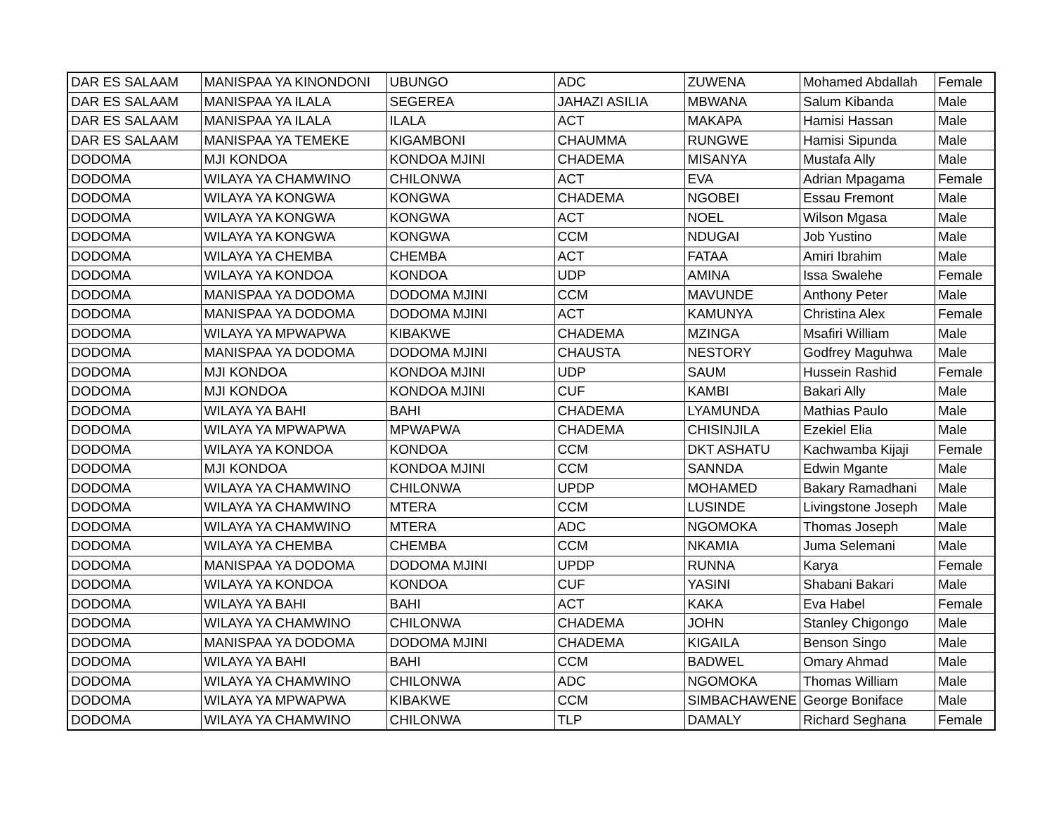| DAR ES SALAAM | MANISPAA YA KINONDONI | UBUNGO | ADC | ZUWENA | Mohamed Abdallah | Female |
| DAR ES SALAAM | MANISPAA YA ILALA | SEGEREA | JAHAZI ASILIA | MBWANA | Salum Kibanda | Male |
| DAR ES SALAAM | MANISPAA YA ILALA | ILALA | ACT | MAKAPA | Hamisi Hassan | Male |
| DAR ES SALAAM | MANISPAA YA TEMEKE | KIGAMBONI | CHAUMMA | RUNGWE | Hamisi Sipunda | Male |
| DODOMA | MJI KONDOA | KONDOA MJINI | CHADEMA | MISANYA | Mustafa Ally | Male |
| DODOMA | WILAYA YA CHAMWINO | CHILONWA | ACT | EVA | Adrian Mpagama | Female |
| DODOMA | WILAYA YA KONGWA | KONGWA | CHADEMA | NGOBEI | Essau Fremont | Male |
| DODOMA | WILAYA YA KONGWA | KONGWA | ACT | NOEL | Wilson Mgasa | Male |
| DODOMA | WILAYA YA KONGWA | KONGWA | CCM | NDUGAI | Job Yustino | Male |
| DODOMA | WILAYA YA CHEMBA | CHEMBA | ACT | FATAA | Amiri Ibrahim | Male |
| DODOMA | WILAYA YA KONDOA | KONDOA | UDP | AMINA | Issa Swalehe | Female |
| DODOMA | MANISPAA YA DODOMA | DODOMA MJINI | CCM | MAVUNDE | Anthony Peter | Male |
| DODOMA | MANISPAA YA DODOMA | DODOMA MJINI | ACT | KAMUNYA | Christina Alex | Female |
| DODOMA | WILAYA YA MPWAPWA | KIBAKWE | CHADEMA | MZINGA | Msafiri William | Male |
| DODOMA | MANISPAA YA DODOMA | DODOMA MJINI | CHAUSTA | NESTORY | Godfrey Maguhwa | Male |
| DODOMA | MJI KONDOA | KONDOA MJINI | UDP | SAUM | Hussein Rashid | Female |
| DODOMA | MJI KONDOA | KONDOA MJINI | CUF | KAMBI | Bakari Ally | Male |
| DODOMA | WILAYA YA BAHI | BAHI | CHADEMA | LYAMUNDA | Mathias Paulo | Male |
| DODOMA | WILAYA YA MPWAPWA | MPWAPWA | CHADEMA | CHISINJILA | Ezekiel Elia | Male |
| DODOMA | WILAYA YA KONDOA | KONDOA | CCM | DKT ASHATU | Kachwamba Kijaji | Female |
| DODOMA | MJI KONDOA | KONDOA MJINI | CCM | SANNDA | Edwin Mgante | Male |
| DODOMA | WILAYA YA CHAMWINO | CHILONWA | UPDP | MOHAMED | Bakary Ramadhani | Male |
| DODOMA | WILAYA YA CHAMWINO | MTERA | CCM | LUSINDE | Livingstone Joseph | Male |
| DODOMA | WILAYA YA CHAMWINO | MTERA | ADC | NGOMOKA | Thomas Joseph | Male |
| DODOMA | WILAYA YA CHEMBA | CHEMBA | CCM | NKAMIA | Juma Selemani | Male |
| DODOMA | MANISPAA YA DODOMA | DODOMA MJINI | UPDP | RUNNA | Karya | Female |
| DODOMA | WILAYA YA KONDOA | KONDOA | CUF | YASINI | Shabani Bakari | Male |
| DODOMA | WILAYA YA BAHI | BAHI | ACT | KAKA | Eva Habel | Female |
| DODOMA | WILAYA YA CHAMWINO | CHILONWA | CHADEMA | JOHN | Stanley Chigongo | Male |
| DODOMA | MANISPAA YA DODOMA | DODOMA MJINI | CHADEMA | KIGAILA | Benson Singo | Male |
| DODOMA | WILAYA YA BAHI | BAHI | CCM | BADWEL | Omary Ahmad | Male |
| DODOMA | WILAYA YA CHAMWINO | CHILONWA | ADC | NGOMOKA | Thomas William | Male |
| DODOMA | WILAYA YA MPWAPWA | KIBAKWE | CCM | SIMBACHAWENE | George Boniface | Male |
| DODOMA | WILAYA YA CHAMWINO | CHILONWA | TLP | DAMALY | Richard Seghana | Female |